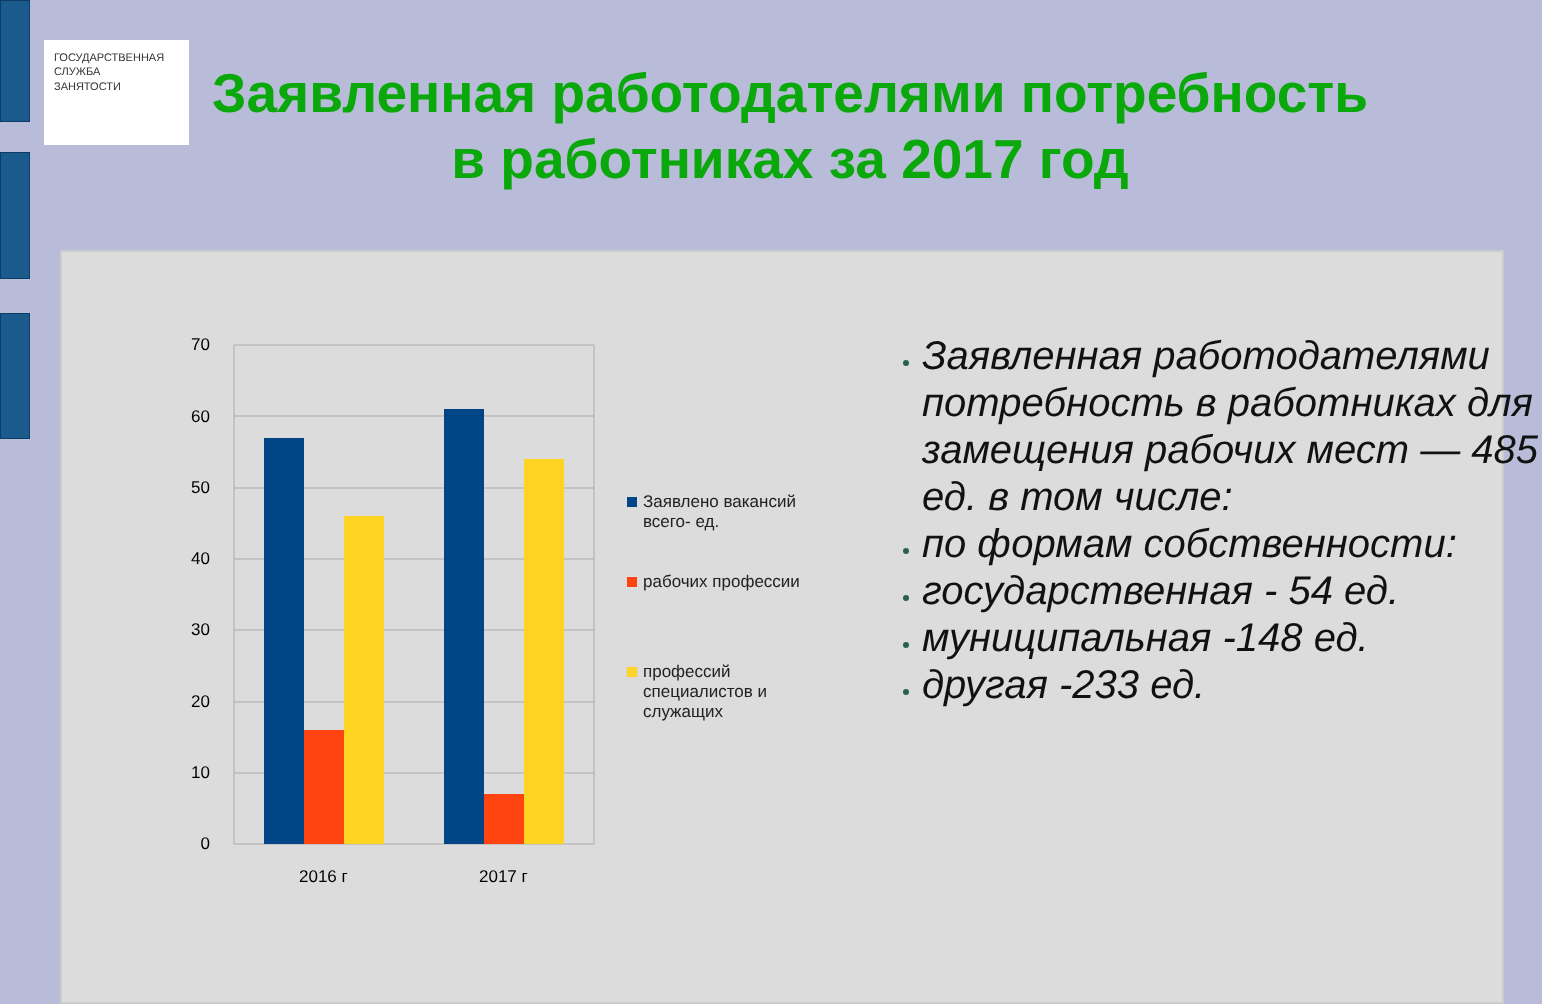ГОСУДАРСТВЕННАЯ
СЛУЖБА
ЗАНЯТОСТИ
Заявленная работодателями потребность в работниках за 2017 год
70
60
50
40
30
20
10
0
2016 г
2017 г
Заявлено вакансий всего- ед.
рабочих профессии
профессий специалистов и служащих
Заявленная работодателями потребность в работниках для замещения рабочих мест — 485 ед. в том числе:
по формам собственности:
государственная - 54 ед.
муниципальная -148 ед.
другая -233 ед.